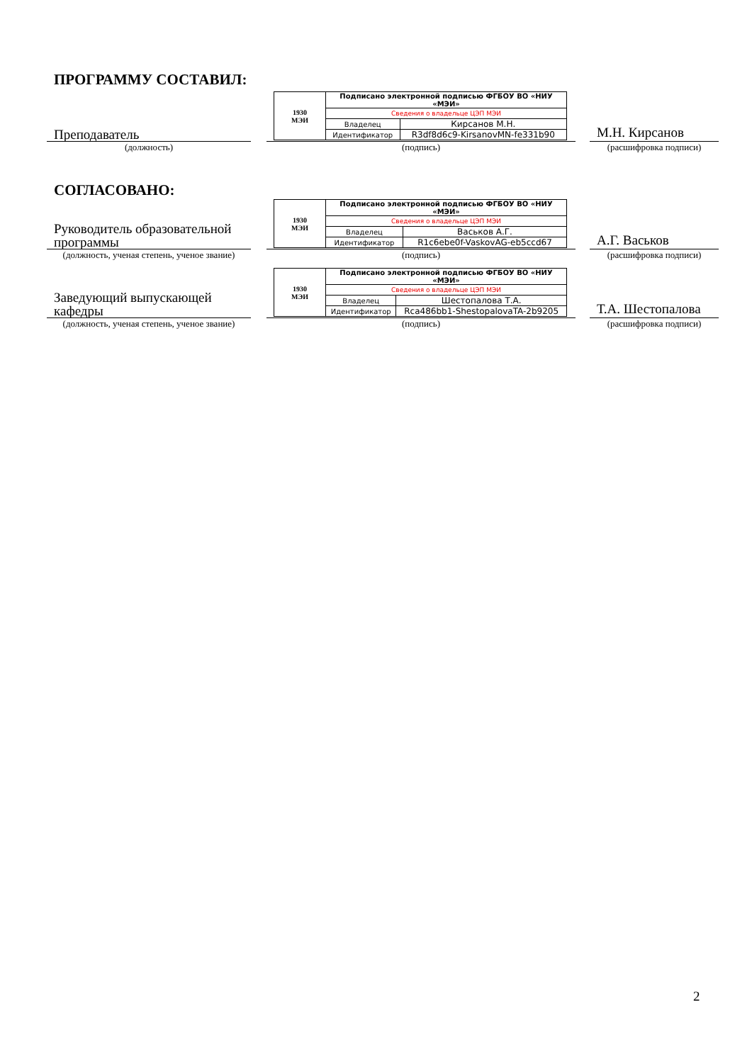ПРОГРАММУ СОСТАВИЛ:
Преподаватель
| 1930 МЭИ | Подписано электронной подписью ФГБОУ ВО «НИУ «МЭИ» | |
| | Сведения о владельце ЦЭП МЭИ | |
| | Владелец | Кирсанов М.Н. |
| | Идентификатор | R3df8d6c9-KirsanovMN-fe331b90 |
М.Н. Кирсанов
(должность) (подпись) (расшифровка подписи)
СОГЛАСОВАНО:
Руководитель образовательной программы
| 1930 МЭИ | Подписано электронной подписью ФГБОУ ВО «НИУ «МЭИ» | |
| | Сведения о владельце ЦЭП МЭИ | |
| | Владелец | Васьков А.Г. |
| | Идентификатор | R1c6ebe0f-VaskovAG-eb5ccd67 |
А.Г. Васьков
(должность, ученая степень, ученое звание)
(подпись) (расшифровка подписи)
Заведующий выпускающей кафедры
| 1930 МЭИ | Подписано электронной подписью ФГБОУ ВО «НИУ «МЭИ» | |
| | Сведения о владельце ЦЭП МЭИ | |
| | Владелец | Шестопалова Т.А. |
| | Идентификатор | Rca486bb1-ShestopalovaTA-2b9205 |
Т.А. Шестопалова
(должность, ученая степень, ученое звание)
(подпись) (расшифровка подписи)
2